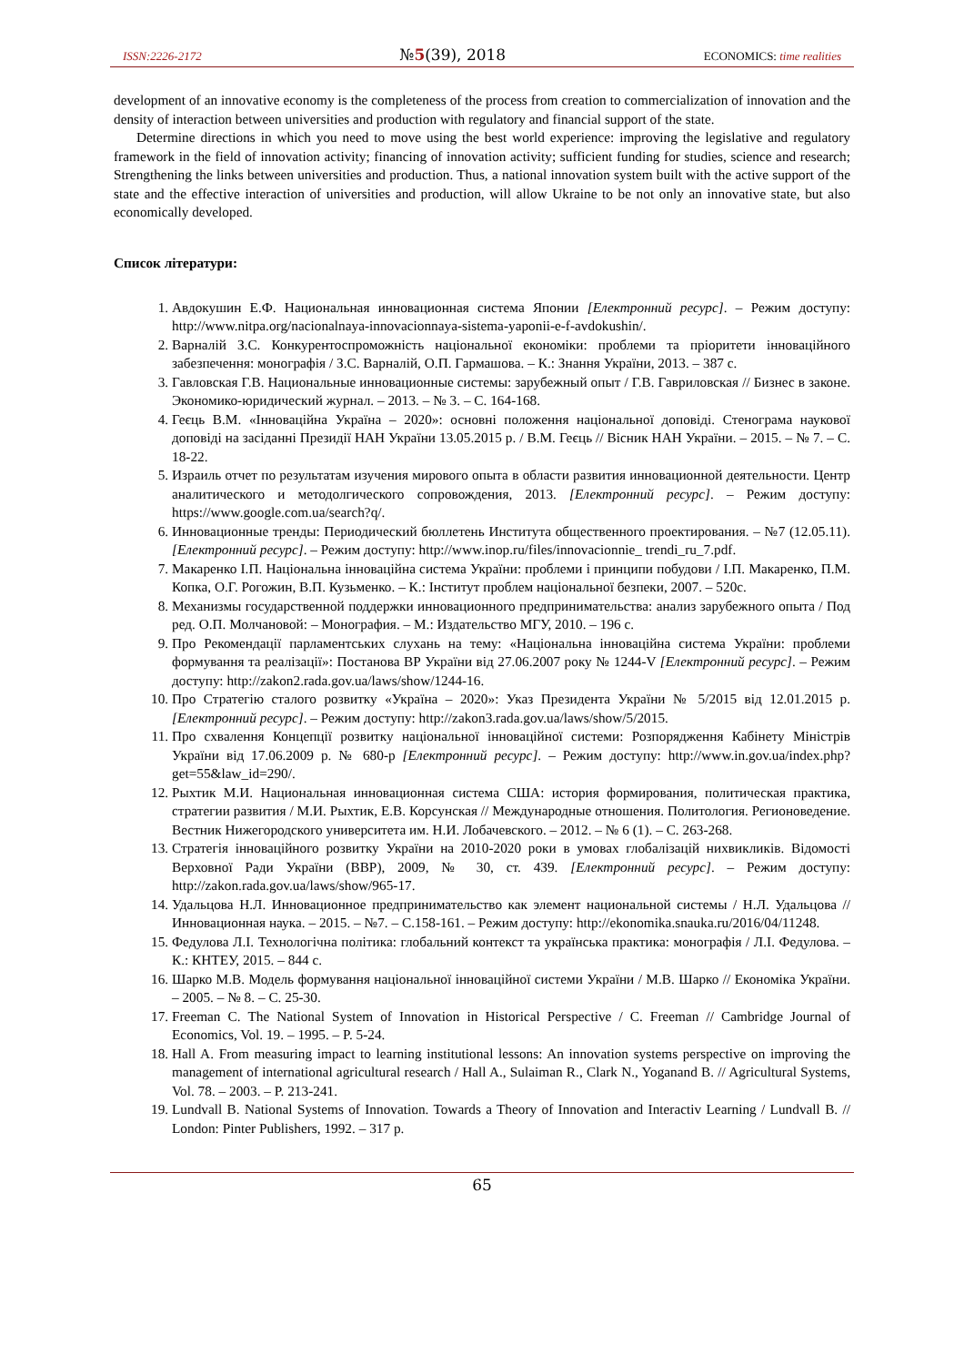ISSN:2226-2172 №5(39), 2018 ECONOMICS: time realities
development of an innovative economy is the completeness of the process from creation to commercialization of innovation and the density of interaction between universities and production with regulatory and financial support of the state.
Determine directions in which you need to move using the best world experience: improving the legislative and regulatory framework in the field of innovation activity; financing of innovation activity; sufficient funding for studies, science and research; Strengthening the links between universities and production. Thus, a national innovation system built with the active support of the state and the effective interaction of universities and production, will allow Ukraine to be not only an innovative state, but also economically developed.
Список літератури:
1. Авдокушин Е.Ф. Национальная инновационная система Японии [Електронний ресурс]. – Режим доступу: http://www.nitpa.org/nacionalnaya-innovacionnaya-sistema-yaponii-e-f-avdokushin/.
2. Варналій З.С. Конкурентоспроможність національної економіки: проблеми та пріоритети інноваційного забезпечення: монографія / З.С. Варналій, О.П. Гармашова. – К.: Знання України, 2013. – 387 с.
3. Гавловская Г.В. Национальные инновационные системы: зарубежный опыт / Г.В. Гавриловская // Бизнес в законе. Экономико-юридический журнал. – 2013. – № 3. – С. 164-168.
4. Геєць В.М. «Інноваційна Україна – 2020»: основні положення національної доповіді. Стенограма наукової доповіді на засіданні Президії НАН України 13.05.2015 р. / В.М. Геєць // Вісник НАН України. – 2015. – № 7. – С. 18-22.
5. Израиль отчет по результатам изучения мирового опыта в области развития инновационной деятельности. Центр аналитического и методолгического сопровождения, 2013. [Електронний ресурс]. – Режим доступу: https://www.google.com.ua/search?q/.
6. Инновационные тренды: Периодический бюллетень Института общественного проектирования. – №7 (12.05.11). [Електронний ресурс]. – Режим доступу: http://www.inop.ru/files/innovacionnie_ trendi_ru_7.pdf.
7. Макаренко І.П. Національна інноваційна система України: проблеми і принципи побудови / І.П. Макаренко, П.М. Копка, О.Г. Рогожин, В.П. Кузьменко. – К.: Інститут проблем національної безпеки, 2007. – 520с.
8. Механизмы государственной поддержки инновационного предпринимательства: анализ зарубежного опыта / Под ред. О.П. Молчановой: – Монография. – М.: Издательство МГУ, 2010. – 196 с.
9. Про Рекомендації парламентських слухань на тему: «Національна інноваційна система України: проблеми формування та реалізації»: Постанова ВР України від 27.06.2007 року № 1244-V [Електронний ресурс]. – Режим доступу: http://zakon2.rada.gov.ua/laws/show/1244-16.
10. Про Стратегію сталого розвитку «Україна – 2020»: Указ Президента України № 5/2015 від 12.01.2015 р. [Електронний ресурс]. – Режим доступу: http://zakon3.rada.gov.ua/laws/show/5/2015.
11. Про схвалення Концепції розвитку національної інноваційної системи: Розпорядження Кабінету Міністрів України від 17.06.2009 р. № 680-р [Електронний ресурс]. – Режим доступу: http://www.in.gov.ua/index.php?get=55&law_id=290/.
12. Рыхтик М.И. Национальная инновационная система США: история формирования, политическая практика, стратегии развития / М.И. Рыхтик, Е.В. Корсунская // Международные отношения. Политология. Регионоведение. Вестник Нижегородского университета им. Н.И. Лобачевского. – 2012. – № 6 (1). – С. 263-268.
13. Стратегія інноваційного розвитку України на 2010-2020 роки в умовах глобалізацій нихвикликів. Відомості Верховної Ради України (ВВР), 2009, № 30, ст. 439. [Електронний ресурс]. – Режим доступу: http://zakon.rada.gov.ua/laws/show/965-17.
14. Удальцова Н.Л. Инновационное предпринимательство как элемент национальной системы / Н.Л. Удальцова // Инновационная наука. – 2015. – №7. – С.158-161. – Режим доступу: http://ekonomika.snauka.ru/2016/04/11248.
15. Федулова Л.І. Технологічна політика: глобальний контекст та українська практика: монографія / Л.І. Федулова. – К.: КНТЕУ, 2015. – 844 с.
16. Шарко М.В. Модель формування національної інноваційної системи України / М.В. Шарко // Економіка України. – 2005. – № 8. – С. 25-30.
17. Freeman C. The National System of Innovation in Historical Perspective / C. Freeman // Cambridge Journal of Economics, Vol. 19. – 1995. – P. 5-24.
18. Hall A. From measuring impact to learning institutional lessons: An innovation systems perspective on improving the management of international agricultural research / Hall A., Sulaiman R., Clark N., Yoganand B. // Agricultural Systems, Vol. 78. – 2003. – P. 213-241.
19. Lundvall B. National Systems of Innovation. Towards a Theory of Innovation and Interactiv Learning / Lundvall B. // London: Pinter Publishers, 1992. – 317 p.
65